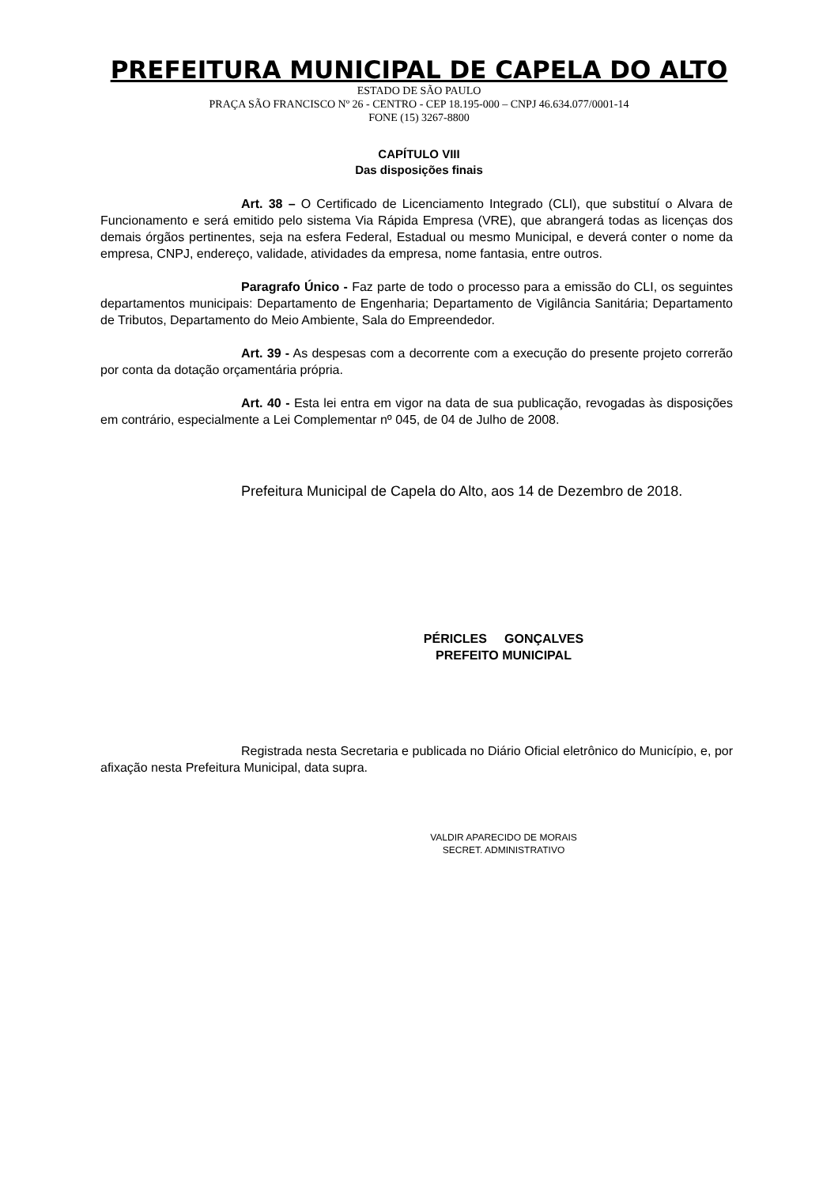PREFEITURA MUNICIPAL DE CAPELA DO ALTO
ESTADO DE SÃO PAULO
PRAÇA SÃO FRANCISCO Nº 26 - CENTRO - CEP 18.195-000 – CNPJ 46.634.077/0001-14
FONE (15) 3267-8800
CAPÍTULO VIII
Das disposições finais
Art. 38 – O Certificado de Licenciamento Integrado (CLI), que substituí o Alvara de Funcionamento e será emitido pelo sistema Via Rápida Empresa (VRE), que abrangerá todas as licenças dos demais órgãos pertinentes, seja na esfera Federal, Estadual ou mesmo Municipal, e deverá conter o nome da empresa, CNPJ, endereço, validade, atividades da empresa, nome fantasia, entre outros.
Paragrafo Único - Faz parte de todo o processo para a emissão do CLI, os seguintes departamentos municipais: Departamento de Engenharia; Departamento de Vigilância Sanitária; Departamento de Tributos, Departamento do Meio Ambiente, Sala do Empreendedor.
Art. 39 - As despesas com a decorrente com a execução do presente projeto correrão por conta da dotação orçamentária própria.
Art. 40 - Esta lei entra em vigor na data de sua publicação, revogadas às disposições em contrário, especialmente a Lei Complementar nº 045, de 04 de Julho de 2008.
Prefeitura Municipal de Capela do Alto, aos 14 de Dezembro de 2018.
PÉRICLES GONÇALVES
PREFEITO MUNICIPAL
Registrada nesta Secretaria e publicada no Diário Oficial eletrônico do Município, e, por afixação nesta Prefeitura Municipal, data supra.
VALDIR APARECIDO DE MORAIS
SECRET. ADMINISTRATIVO